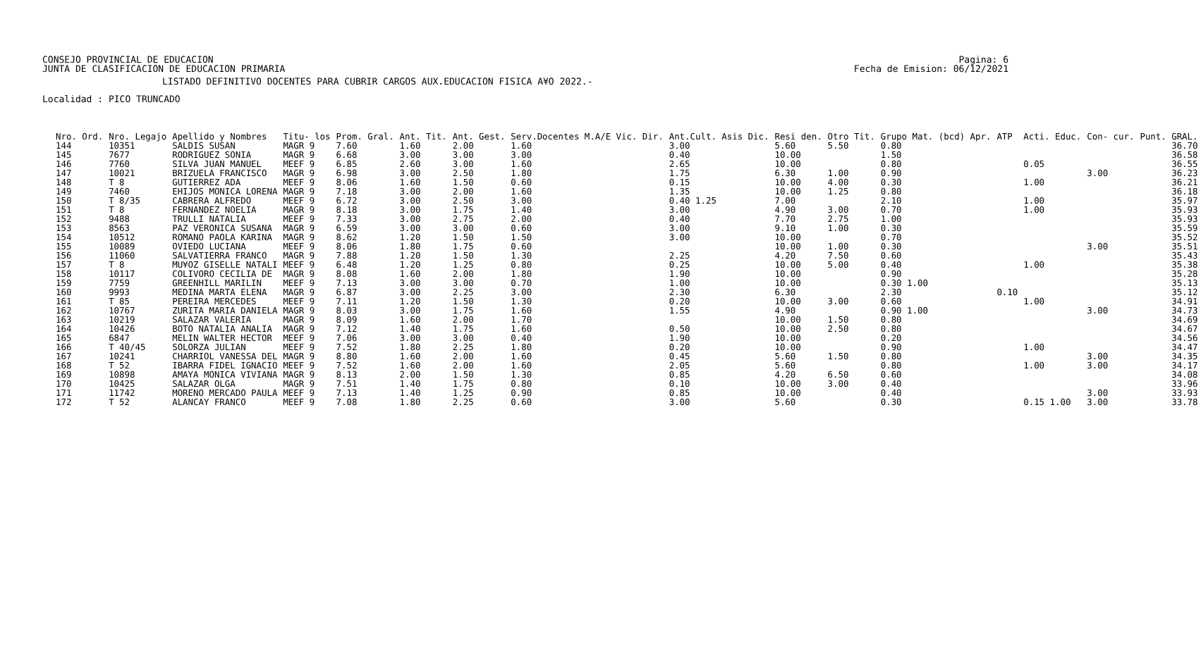CONSEJO PROVINCIAL DE EDUCACION
JUNTA DE CLASIFICACION DE EDUCACION PRIMARIA
Pagina: 6
Fecha de Emision: 06/12/2021
LISTADO DEFINITIVO DOCENTES PARA CUBRIR CARGOS AUX.EDUCACION FISICA A¥O 2022.-
Localidad : PICO TRUNCADO
| Nro. Ord. | Nro. Legajo | Apellido y Nombres | Titu- los | Prom. Gral. | Ant. Tit. | Ant. Gest. | Serv.Docentes M.A/E Vic. Dir. | Ant.Cult. Asis Dic. | Resi den. | Otro Tit. | Grupo Mat. (bcd) Apr. | ATP | Acti. Educ. | Con- cur. | Punt. GRAL. |
| --- | --- | --- | --- | --- | --- | --- | --- | --- | --- | --- | --- | --- | --- | --- | --- |
| 144 | 10351 | SALDIS SUSAN | MAGR 9 | 7.60 | 1.60 | 2.00 | 1.60 | 3.00 | 5.60 | 5.50 | 0.80 | | | | 36.70 |
| 145 | 7677 | RODRIGUEZ SONIA | MAGR 9 | 6.68 | 3.00 | 3.00 | 3.00 | 0.40 | 10.00 | | 1.50 | | | | 36.58 |
| 146 | 7760 | SILVA JUAN MANUEL | MEEF 9 | 6.85 | 2.60 | 3.00 | 1.60 | 2.65 | 10.00 | | 0.80 | | 0.05 | | 36.55 |
| 147 | 10021 | BRIZUELA FRANCISCO | MAGR 9 | 6.98 | 3.00 | 2.50 | 1.80 | 1.75 | 6.30 | 1.00 | 0.90 | | | 3.00 | 36.23 |
| 148 | T 8 | GUTIERREZ ADA | MEEF 9 | 8.06 | 1.60 | 1.50 | 0.60 | 0.15 | 10.00 | 4.00 | 0.30 | | 1.00 | | 36.21 |
| 149 | 7460 | EHIJOS MONICA LORENA | MAGR 9 | 7.18 | 3.00 | 2.00 | 1.60 | 1.35 | 10.00 | 1.25 | 0.80 | | | | 36.18 |
| 150 | T 8/35 | CABRERA ALFREDO | MEEF 9 | 6.72 | 3.00 | 2.50 | 3.00 | 0.40 1.25 | 7.00 | | 2.10 | | 1.00 | | 35.97 |
| 151 | T 8 | FERNANDEZ NOELIA | MAGR 9 | 8.18 | 3.00 | 1.75 | 1.40 | 3.00 | 4.90 | 3.00 | 0.70 | | 1.00 | | 35.93 |
| 152 | 9488 | TRULLI NATALIA | MEEF 9 | 7.33 | 3.00 | 2.75 | 2.00 | 0.40 | 7.70 | 2.75 | 1.00 | | | | 35.93 |
| 153 | 8563 | PAZ VERONICA SUSANA | MAGR 9 | 6.59 | 3.00 | 3.00 | 0.60 | 3.00 | 9.10 | 1.00 | 0.30 | | | | 35.59 |
| 154 | 10512 | ROMANO PAOLA KARINA | MAGR 9 | 8.62 | 1.20 | 1.50 | 1.50 | 3.00 | 10.00 | | 0.70 | | | | 35.52 |
| 155 | 10089 | OVIEDO LUCIANA | MEEF 9 | 8.06 | 1.80 | 1.75 | 0.60 | | 10.00 | 1.00 | 0.30 | | | 3.00 | 35.51 |
| 156 | 11060 | SALVATIERRA FRANCO | MAGR 9 | 7.88 | 1.20 | 1.50 | 1.30 | 2.25 | 4.20 | 7.50 | 0.60 | | | | 35.43 |
| 157 | T 8 | MU¥OZ GISELLE NATALI | MEEF 9 | 6.48 | 1.20 | 1.25 | 0.80 | 0.25 | 10.00 | 5.00 | 0.40 | | 1.00 | | 35.38 |
| 158 | 10117 | COLIVORO CECILIA DE | MAGR 9 | 8.08 | 1.60 | 2.00 | 1.80 | 1.90 | 10.00 | | 0.90 | | | | 35.28 |
| 159 | 7759 | GREENHILL MARILIN | MEEF 9 | 7.13 | 3.00 | 3.00 | 0.70 | 1.00 | 10.00 | | 0.30 1.00 | | | | 35.13 |
| 160 | 9993 | MEDINA MARTA ELENA | MAGR 9 | 6.87 | 3.00 | 2.25 | 3.00 | 2.30 | 6.30 | | 2.30 | 0.10 | | | 35.12 |
| 161 | T 85 | PEREIRA MERCEDES | MEEF 9 | 7.11 | 1.20 | 1.50 | 1.30 | 0.20 | 10.00 | 3.00 | 0.60 | | 1.00 | | 34.91 |
| 162 | 10767 | ZURITA MARIA DANIELA | MAGR 9 | 8.03 | 3.00 | 1.75 | 1.60 | 1.55 | 4.90 | | 0.90 1.00 | | | 3.00 | 34.73 |
| 163 | 10219 | SALAZAR VALERIA | MAGR 9 | 8.09 | 1.60 | 2.00 | 1.70 | | 10.00 | 1.50 | 0.80 | | | | 34.69 |
| 164 | 10426 | BOTO NATALIA ANALIA | MAGR 9 | 7.12 | 1.40 | 1.75 | 1.60 | 0.50 | 10.00 | 2.50 | 0.80 | | | | 34.67 |
| 165 | 6847 | MELIN WALTER HECTOR | MEEF 9 | 7.06 | 3.00 | 3.00 | 0.40 | 1.90 | 10.00 | | 0.20 | | | | 34.56 |
| 166 | T 40/45 | SOLORZA JULIAN | MEEF 9 | 7.52 | 1.80 | 2.25 | 1.80 | 0.20 | 10.00 | | 0.90 | | 1.00 | | 34.47 |
| 167 | 10241 | CHARRIOL VANESSA DEL | MAGR 9 | 8.80 | 1.60 | 2.00 | 1.60 | 0.45 | 5.60 | 1.50 | 0.80 | | | 3.00 | 34.35 |
| 168 | T 52 | IBARRA FIDEL IGNACIO | MEEF 9 | 7.52 | 1.60 | 2.00 | 1.60 | 2.05 | 5.60 | | 0.80 | | 1.00 | 3.00 | 34.17 |
| 169 | 10898 | AMAYA MONICA VIVIANA | MAGR 9 | 8.13 | 2.00 | 1.50 | 1.30 | 0.85 | 4.20 | 6.50 | 0.60 | | | | 34.08 |
| 170 | 10425 | SALAZAR OLGA | MAGR 9 | 7.51 | 1.40 | 1.75 | 0.80 | 0.10 | 10.00 | 3.00 | 0.40 | | | | 33.96 |
| 171 | 11742 | MORENO MERCADO PAULA | MEEF 9 | 7.13 | 1.40 | 1.25 | 0.90 | 0.85 | 10.00 | | 0.40 | | | 3.00 | 33.93 |
| 172 | T 52 | ALANCAY FRANCO | MEEF 9 | 7.08 | 1.80 | 2.25 | 0.60 | 3.00 | 5.60 | | 0.30 | | 0.15 1.00 | 3.00 | 33.78 |